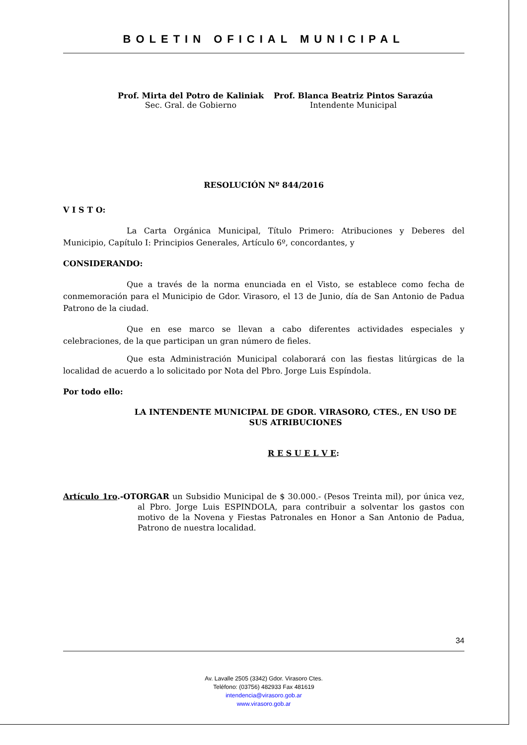BOLETIN OFICIAL MUNICIPAL
Prof. Mirta del Potro de Kaliniak
Sec. Gral. de Gobierno
Prof. Blanca Beatriz Pintos Sarazúa
Intendente Municipal
RESOLUCIÓN Nº 844/2016
V I S T O:
La Carta Orgánica Municipal, Título Primero: Atribuciones y Deberes del Municipio, Capítulo I: Principios Generales, Artículo 6º, concordantes, y
CONSIDERANDO:
Que a través de la norma enunciada en el Visto, se establece como fecha de conmemoración para el Municipio de Gdor. Virasoro, el 13 de Junio, día de San Antonio de Padua Patrono de la ciudad.
Que en ese marco se llevan a cabo diferentes actividades especiales y celebraciones, de la que participan un gran número de fieles.
Que esta Administración Municipal colaborará con las fiestas litúrgicas de la localidad de acuerdo a lo solicitado por Nota del Pbro. Jorge Luis Espíndola.
Por todo ello:
LA INTENDENTE MUNICIPAL DE GDOR. VIRASORO, CTES., EN USO DE SUS ATRIBUCIONES
R E S U E L V E:
Artículo 1ro.-OTORGAR un Subsidio Municipal de $ 30.000.- (Pesos Treinta mil), por única vez, al Pbro. Jorge Luis ESPINDOLA, para contribuir a solventar los gastos con motivo de la Novena y Fiestas Patronales en Honor a San Antonio de Padua, Patrono de nuestra localidad.
34
Av. Lavalle 2505 (3342) Gdor. Virasoro Ctes.
Teléfono: (03756) 482933 Fax 481619
intendencia@virasoro.gob.ar
www.virasoro.gob.ar